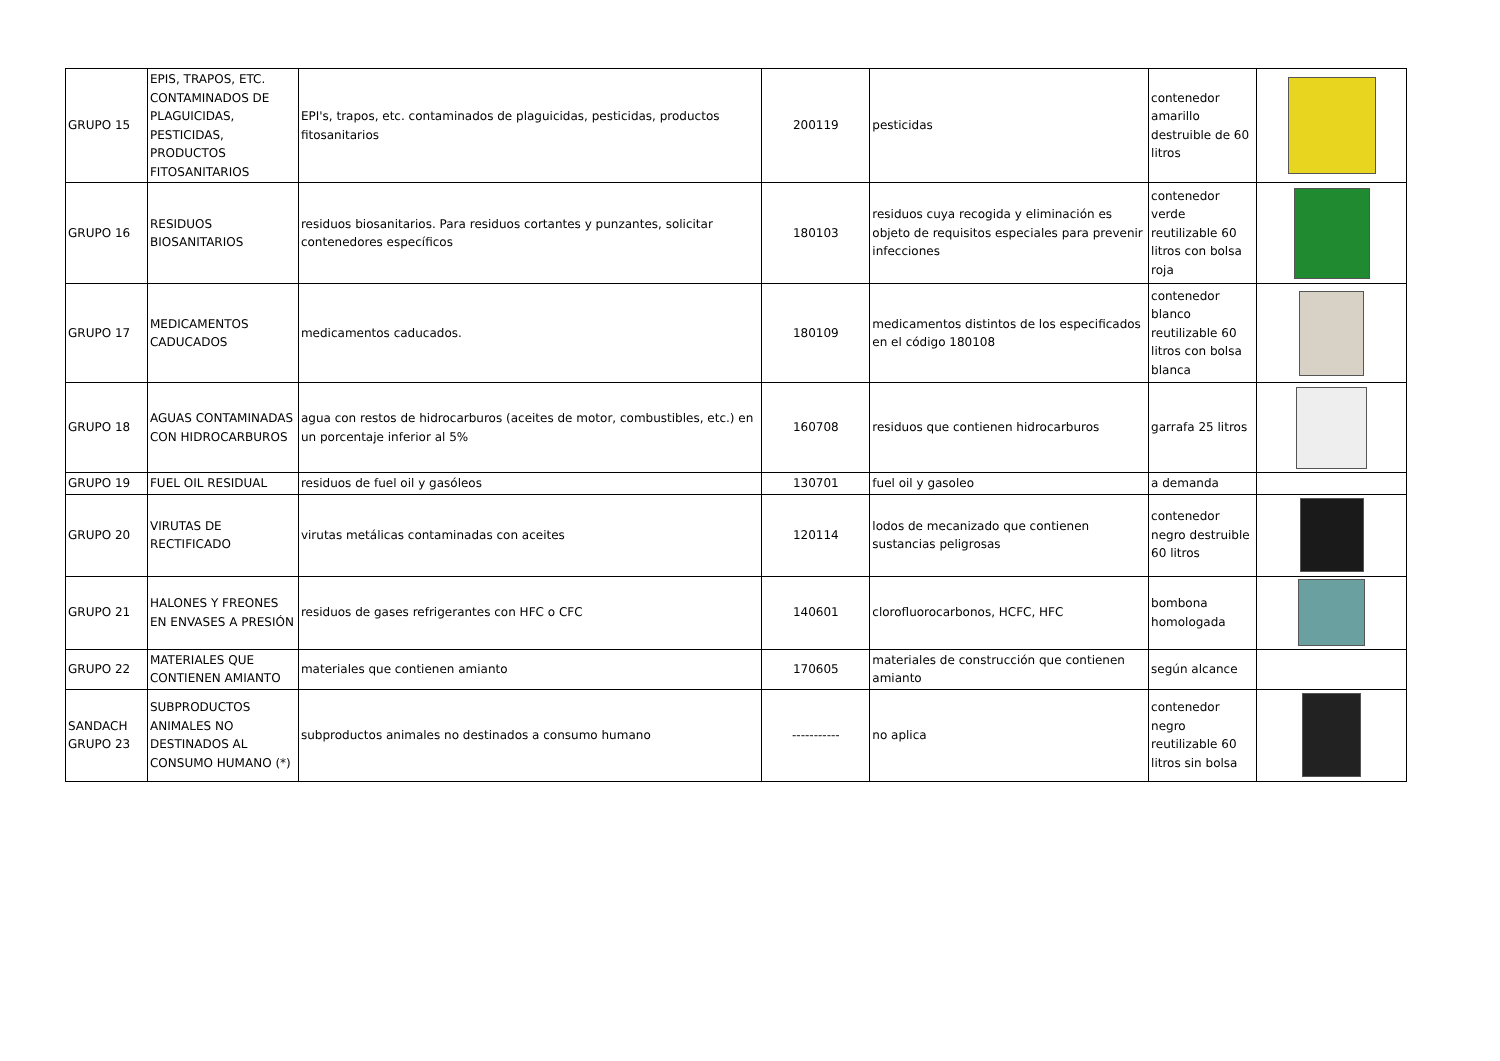| GRUPO 15 | EPIS, TRAPOS, ETC. CONTAMINADOS DE PLAGUICIDAS, PESTICIDAS, PRODUCTOS FITOSANITARIOS | EPI's, trapos, etc. contaminados de plaguicidas, pesticidas, productos fitosanitarios | 200119 | pesticidas | contenedor amarillo destruible de 60 litros | |
| GRUPO 16 | RESIDUOS BIOSANITARIOS | residuos biosanitarios. Para residuos cortantes y punzantes, solicitar contenedores específicos | 180103 | residuos cuya recogida y eliminación es objeto de requisitos especiales para prevenir infecciones | contenedor verde reutilizable 60 litros con bolsa roja | |
| GRUPO 17 | MEDICAMENTOS CADUCADOS | medicamentos caducados. | 180109 | medicamentos distintos de los especificados en el código 180108 | contenedor blanco reutilizable 60 litros con bolsa blanca | |
| GRUPO 18 | AGUAS CONTAMINADAS CON HIDROCARBUROS | agua con restos de hidrocarburos (aceites de motor, combustibles, etc.) en un porcentaje inferior al 5% | 160708 | residuos que contienen hidrocarburos | garrafa 25 litros | |
| GRUPO 19 | FUEL OIL RESIDUAL | residuos de fuel oil y gasóleos | 130701 | fuel oil y gasoleo | a demanda | |
| GRUPO 20 | VIRUTAS DE RECTIFICADO | virutas metálicas contaminadas con aceites | 120114 | lodos de mecanizado que contienen sustancias peligrosas | contenedor negro destruible 60 litros | |
| GRUPO 21 | HALONES Y FREONES EN ENVASES A PRESIÓN | residuos de gases refrigerantes con HFC o CFC | 140601 | clorofluorocarbonos, HCFC, HFC | bombona homologada | |
| GRUPO 22 | MATERIALES QUE CONTIENEN AMIANTO | materiales que contienen amianto | 170605 | materiales de construcción que contienen amianto | según alcance | |
| SANDACH GRUPO 23 | SUBPRODUCTOS ANIMALES NO DESTINADOS AL CONSUMO HUMANO (*) | subproductos animales no destinados a consumo humano | ----------- | no aplica | contenedor negro reutilizable 60 litros sin bolsa | |